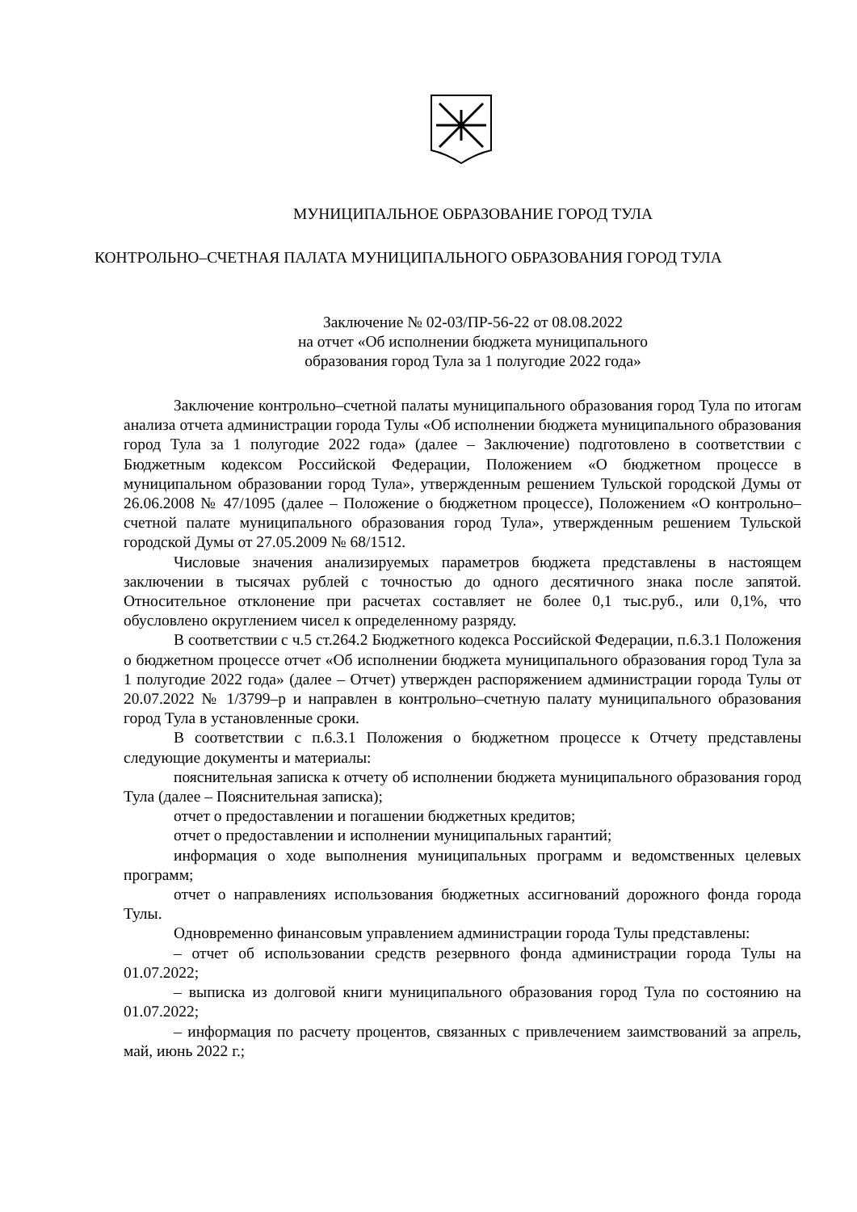МУНИЦИПАЛЬНОЕ ОБРАЗОВАНИЕ ГОРОД ТУЛА
КОНТРОЛЬНО–СЧЕТНАЯ ПАЛАТА МУНИЦИПАЛЬНОГО ОБРАЗОВАНИЯ ГОРОД ТУЛА
Заключение № 02-03/ПР-56-22 от 08.08.2022
на отчет «Об исполнении бюджета муниципального
образования город Тула за 1 полугодие 2022 года»
Заключение контрольно–счетной палаты муниципального образования город Тула по итогам анализа отчета администрации города Тулы «Об исполнении бюджета муниципального образования город Тула за 1 полугодие 2022 года» (далее – Заключение) подготовлено в соответствии с Бюджетным кодексом Российской Федерации, Положением «О бюджетном процессе в муниципальном образовании город Тула», утвержденным решением Тульской городской Думы от 26.06.2008 № 47/1095 (далее – Положение о бюджетном процессе), Положением «О контрольно–счетной палате муниципального образования город Тула», утвержденным решением Тульской городской Думы от 27.05.2009 № 68/1512.
Числовые значения анализируемых параметров бюджета представлены в настоящем заключении в тысячах рублей с точностью до одного десятичного знака после запятой. Относительное отклонение при расчетах составляет не более 0,1 тыс.руб., или 0,1%, что обусловлено округлением чисел к определенному разряду.
В соответствии с ч.5 ст.264.2 Бюджетного кодекса Российской Федерации, п.6.3.1 Положения о бюджетном процессе отчет «Об исполнении бюджета муниципального образования город Тула за 1 полугодие 2022 года» (далее – Отчет) утвержден распоряжением администрации города Тулы от 20.07.2022 № 1/3799–р и направлен в контрольно–счетную палату муниципального образования город Тула в установленные сроки.
В соответствии с п.6.3.1 Положения о бюджетном процессе к Отчету представлены следующие документы и материалы:
пояснительная записка к отчету об исполнении бюджета муниципального образования город Тула (далее – Пояснительная записка);
отчет о предоставлении и погашении бюджетных кредитов;
отчет о предоставлении и исполнении муниципальных гарантий;
информация о ходе выполнения муниципальных программ и ведомственных целевых программ;
отчет о направлениях использования бюджетных ассигнований дорожного фонда города Тулы.
Одновременно финансовым управлением администрации города Тулы представлены:
– отчет об использовании средств резервного фонда администрации города Тулы на 01.07.2022;
– выписка из долговой книги муниципального образования город Тула по состоянию на 01.07.2022;
– информация по расчету процентов, связанных с привлечением заимствований за апрель, май, июнь 2022 г.;